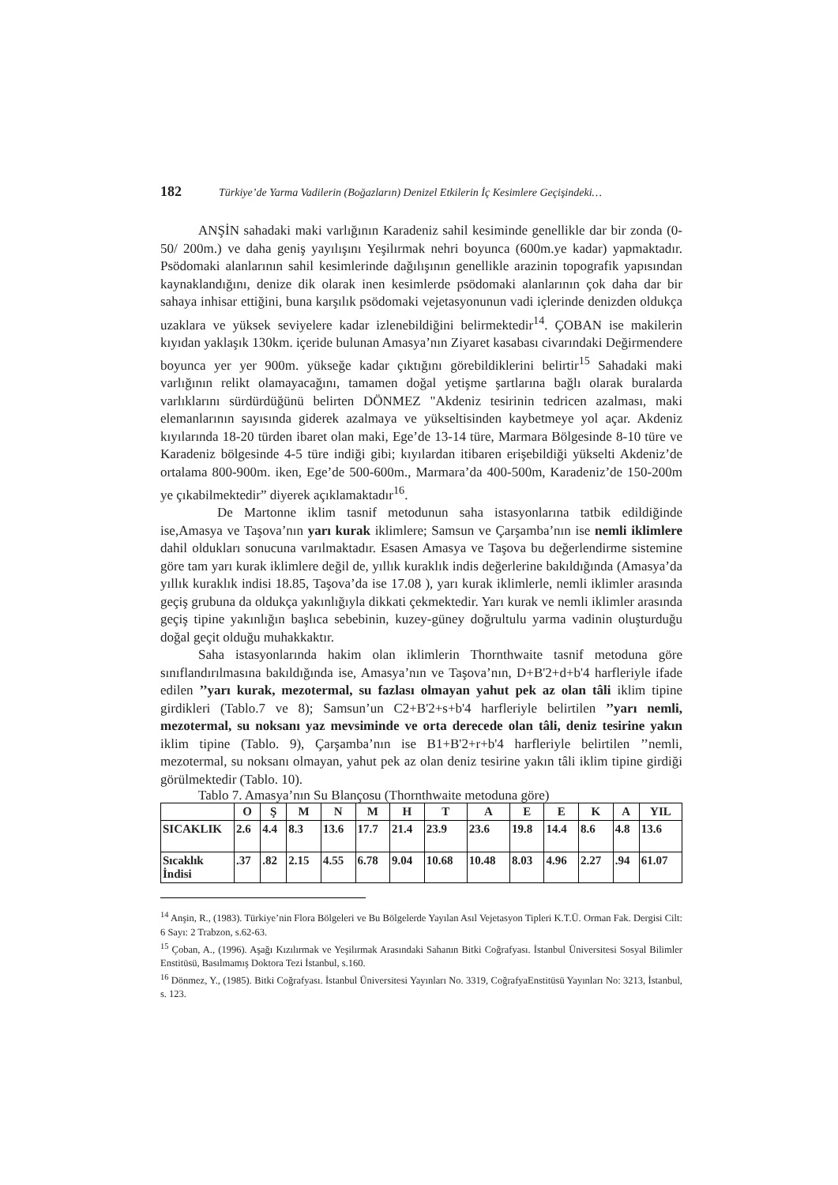182 Türkiye’de Yarma Vadilerin (Boğazların) Denizel Etkilerin İç Kesimlere Geçişindeki…
ANŞİN sahadaki maki varlığının Karadeniz sahil kesiminde genellikle dar bir zonda (0-50/ 200m.) ve daha geniş yayılışını Yeşilırmak nehri boyunca (600m.ye kadar) yapmaktadır. Psödomaki alanlarının sahil kesimlerinde dağılışının genellikle arazinin topografik yapısından kaynaklandığını, denize dik olarak inen kesimlerde psödomaki alanlarının çok daha dar bir sahaya inhisar ettiğini, buna karşılık psödomaki vejetasyonunun vadi içlerinde denizden oldukça uzaklara ve yüksek seviyelere kadar izlenebildiğini belirmektedir<sup>14</sup>. ÇOBAN ise makilerin kıyıdan yaklaşık 130km. içeride bulunan Amasya’nın Ziyaret kasabası civarındaki Değirmendere boyunca yer yer 900m. yükseğe kadar çıktığını görebildiklerini belirtir<sup>15</sup> Sahadaki maki varlığının relikt olamayacağını, tamamen doğal yetişme şartlarına bağlı olarak buralarda varlıklarını sürdürdüğünü belirten DÖNMEZ "Akdeniz tesirinin tedricen azalması, maki elemanlarının sayısında giderek azalmaya ve yükseltisinden kaybetmeye yol açar. Akdeniz kıyılarında 18-20 türden ibaret olan maki, Ege’de 13-14 türe, Marmara Bölgesinde 8-10 türe ve Karadeniz bölgesinde 4-5 türe indiği gibi; kıyılardan itibaren erişebildiği yükselti Akdeniz’de ortalama 800-900m. iken, Ege’de 500-600m., Marmara’da 400-500m, Karadeniz’de 150-200m ye çıkabilmektedir” diyerek açıklamaktadır<sup>16</sup>.
De Martonne iklim tasnif metodunun saha istasyonlarına tatbik edildiğinde ise,Amasya ve Taşova’nın yarı kurak iklimlere; Samsun ve Çarşamba’nın ise nemli iklimlere dahil oldukları sonucuna varılmaktadır. Esasen Amasya ve Taşova bu değerlendirme sistemine göre tam yarı kurak iklimlere değil de, yıllık kuraklık indis değerlerine bakıldığında (Amasya’da yıllık kuraklık indisi 18.85, Taşova’da ise 17.08 ), yarı kurak iklimlerle, nemli iklimler arasında geçiş grubuna da oldukça yakınlığıyla dikkati çekmektedir. Yarı kurak ve nemli iklimler arasında geçiş tipine yakınlığın başlıca sebebinin, kuzey-güney doğrultulu yarma vadinin oluşturduğu doğal geçit olduğu muhakkaktır.
Saha istasyonlarında hakim olan iklimlerin Thornthwaite tasnif metoduna göre sınıflandırılmasına bakıldığında ise, Amasya’nın ve Taşova’nın, D+B'2+d+b'4 harfleriyle ifade edilen ’’yarı kurak, mezotermal, su fazlası olmayan yahut pek az olan tâli iklim tipine girdikleri (Tablo.7 ve 8); Samsun’un C2+B'2+s+b'4 harfleriyle belirtilen ’’yarı nemli, mezotermal, su noksanı yaz mevsiminde ve orta derecede olan tâli, deniz tesirine yakın iklim tipine (Tablo. 9), Çarşamba’nın ise B1+B'2+r+b'4 harfleriyle belirtilen ’’nemli, mezotermal, su noksanı olmayan, yahut pek az olan deniz tesirine yakın tâli iklim tipine girdiği görülmektedir (Tablo. 10).
Tablo 7. Amasya’nın Su Blançosu (Thornthwaite metoduna göre)
| | O | Ş | M | N | M | H | T | A | E | E | K | A | YIL |
| --- | --- | --- | --- | --- | --- | --- | --- | --- | --- | --- | --- | --- | --- |
| SICAKLIK | 2.6 | 4.4 | 8.3 | 13.6 | 17.7 | 21.4 | 23.9 | 23.6 | 19.8 | 14.4 | 8.6 | 4.8 | 13.6 |
| Sıcaklık İndisi | .37 | .82 | 2.15 | 4.55 | 6.78 | 9.04 | 10.68 | 10.48 | 8.03 | 4.96 | 2.27 | .94 | 61.07 |
<sup>14</sup> Anşin, R., (1983). Türkiye’nin Flora Bölgeleri ve Bu Bölgelerde Yayılan Asıl Vejetasyon Tipleri K.T.Ü. Orman Fak. Dergisi Cilt: 6 Sayı: 2 Trabzon, s.62-63.
<sup>15</sup> Çoban, A., (1996). Aşağı Kızılırmak ve Yeşilırmak Arasındaki Sahanın Bitki Coğrafyası. İstanbul Üniversitesi Sosyal Bilimler Enstitüsü, Basılmamış Doktora Tezi İstanbul, s.160.
<sup>16</sup> Dönmez, Y., (1985). Bitki Coğrafyası. İstanbul Üniversitesi Yayınları No. 3319, CoğrafyaEnstitüsü Yayınları No: 3213, İstanbul, s. 123.